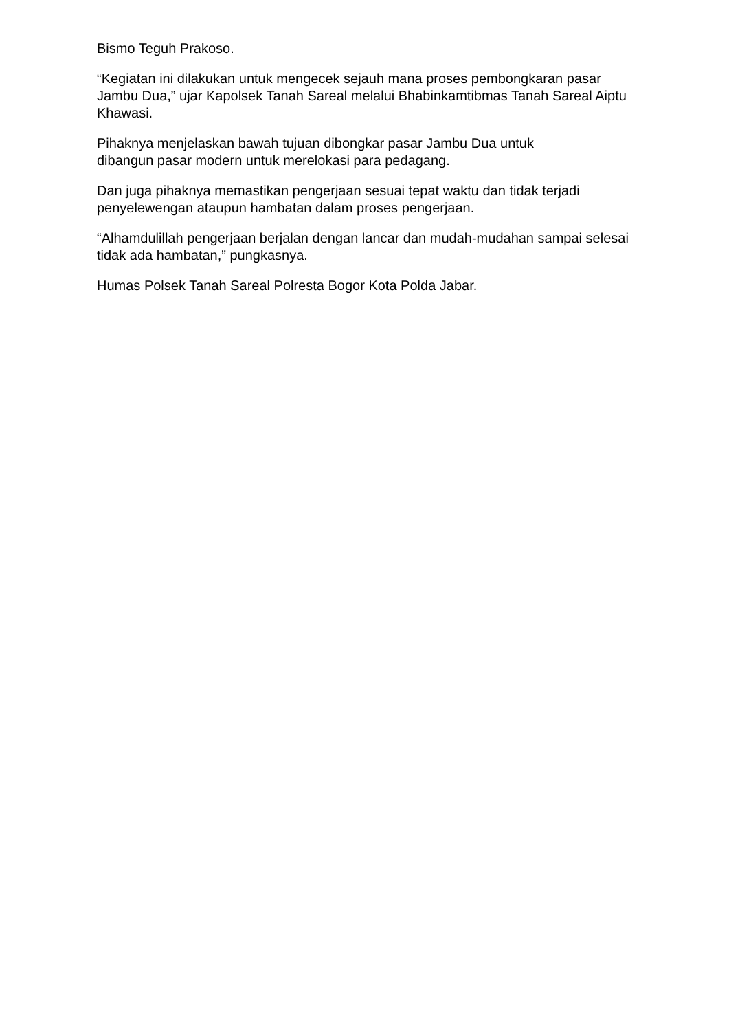Bismo Teguh Prakoso.
“Kegiatan ini dilakukan untuk mengecek sejauh mana proses pembongkaran pasar Jambu Dua,” ujar Kapolsek Tanah Sareal melalui Bhabinkamtibmas Tanah Sareal Aiptu Khawasi.
Pihaknya menjelaskan bawah tujuan dibongkar pasar Jambu Dua untuk
dibangun pasar modern untuk merelokasi para pedagang.
Dan juga pihaknya memastikan pengerjaan sesuai tepat waktu dan tidak terjadi penyelewengan ataupun hambatan dalam proses pengerjaan.
“Alhamdulillah pengerjaan berjalan dengan lancar dan mudah-mudahan sampai selesai tidak ada hambatan,” pungkasnya.
Humas Polsek Tanah Sareal Polresta Bogor Kota Polda Jabar.